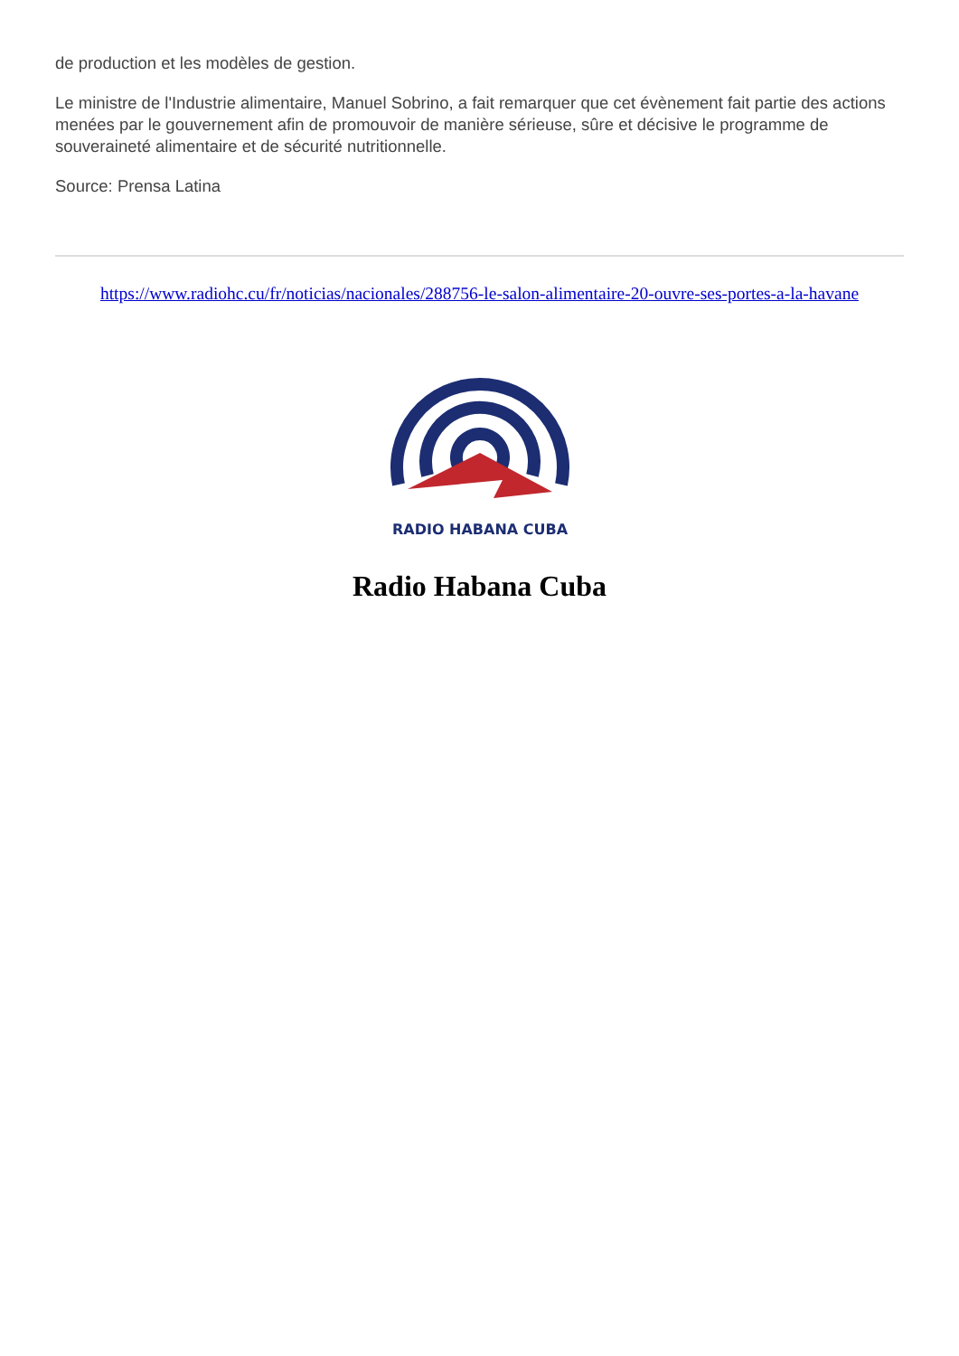de production et les modèles de gestion.
Le ministre de l'Industrie alimentaire, Manuel Sobrino, a fait remarquer que cet évènement fait partie des actions menées par le gouvernement afin de promouvoir de manière sérieuse, sûre et décisive le programme de souveraineté alimentaire et de sécurité nutritionnelle.
Source: Prensa Latina
https://www.radiohc.cu/fr/noticias/nacionales/288756-le-salon-alimentaire-20-ouvre-ses-portes-a-la-havane
RADIO HABANA CUBA
Radio Habana Cuba